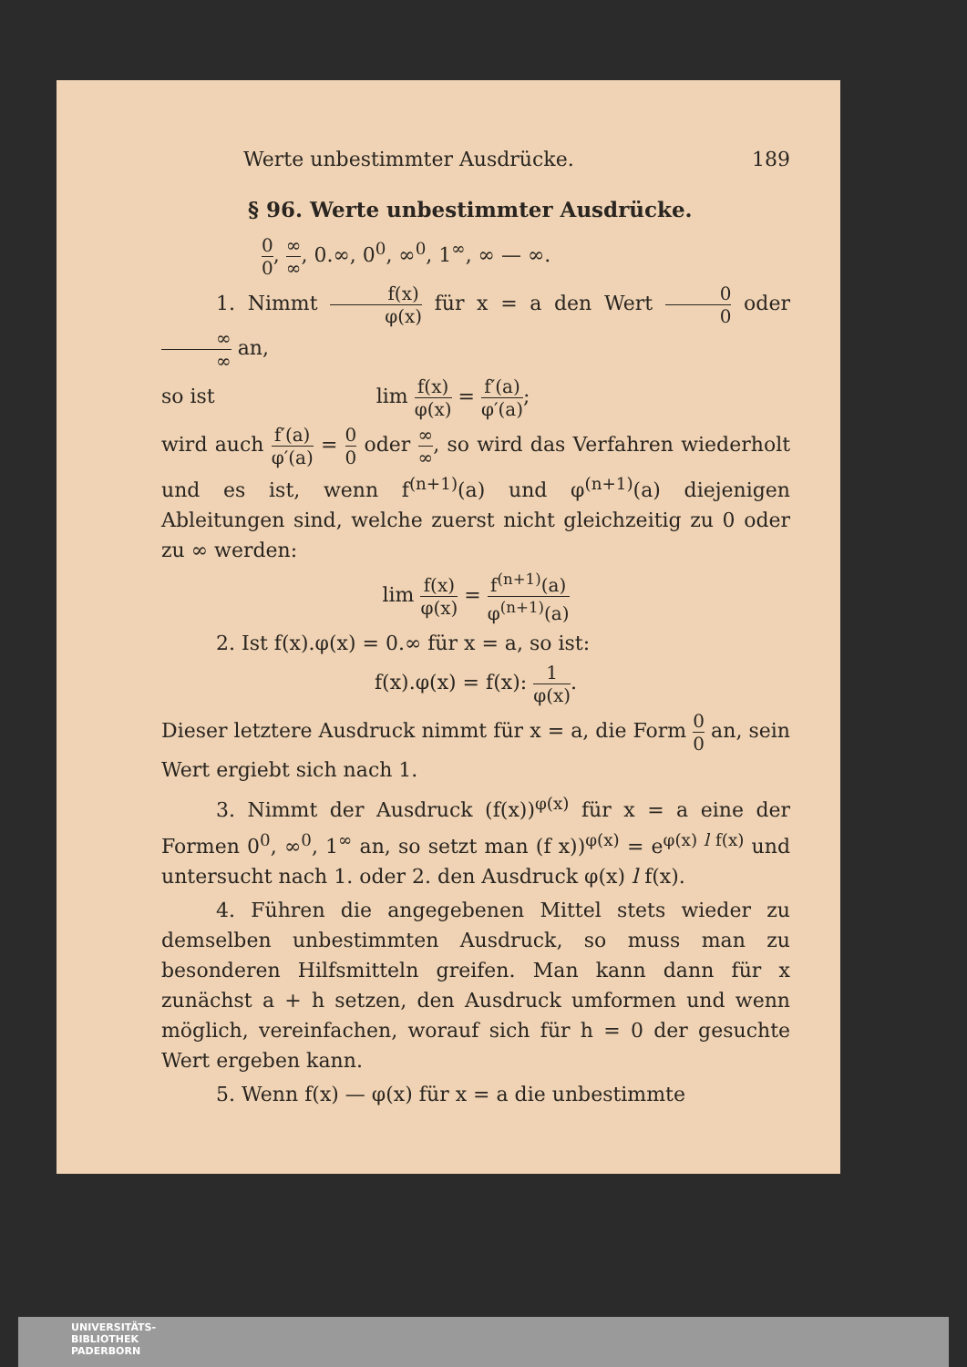Werte unbestimmter Ausdrücke. 189
§ 96. Werte unbestimmter Ausdrücke.
0 0, ∞ ∞, 0.∞, 0<sup>0</sup>, ∞<sup>0</sup>, 1<sup>∞</sup>, ∞ — ∞.
1. Nimmt f(x) φ(x) für x = a den Wert 0 0 oder ∞ ∞ an,
so ist lim f(x) φ(x) = f′(a) φ′(a);
wird auch f′(a) φ′(a) = 0 0 oder ∞ ∞, so wird das Verfahren wiederholt und es ist, wenn f<sup>(n+1)</sup>(a) und φ<sup>(n+1)</sup>(a) diejenigen Ableitungen sind, welche zuerst nicht gleichzeitig zu 0 oder zu ∞ werden:
lim f(x) φ(x) = f<sup>(n+1)</sup>(a) φ<sup>(n+1)</sup>(a)
2. Ist f(x).φ(x) = 0.∞ für x = a, so ist:
f(x).φ(x) = f(x): 1 φ(x).
Dieser letztere Ausdruck nimmt für x = a, die Form 0 0 an, sein Wert ergiebt sich nach 1.
3. Nimmt der Ausdruck (f(x))<sup>φ(x)</sup> für x = a eine der Formen 0<sup>0</sup>, ∞<sup>0</sup>, 1<sup>∞</sup> an, so setzt man (f x))<sup>φ(x)</sup> = e<sup>φ(x) l f(x)</sup> und untersucht nach 1. oder 2. den Ausdruck φ(x) l f(x).
4. Führen die angegebenen Mittel stets wieder zu demselben unbestimmten Ausdruck, so muss man zu besonderen Hilfsmitteln greifen. Man kann dann für x zunächst a + h setzen, den Ausdruck umformen und wenn möglich, vereinfachen, worauf sich für h = 0 der gesuchte Wert ergeben kann.
5. Wenn f(x) — φ(x) für x = a die unbestimmte
UNIVERSITÄTS-
BIBLIOTHEK
PADERBORN